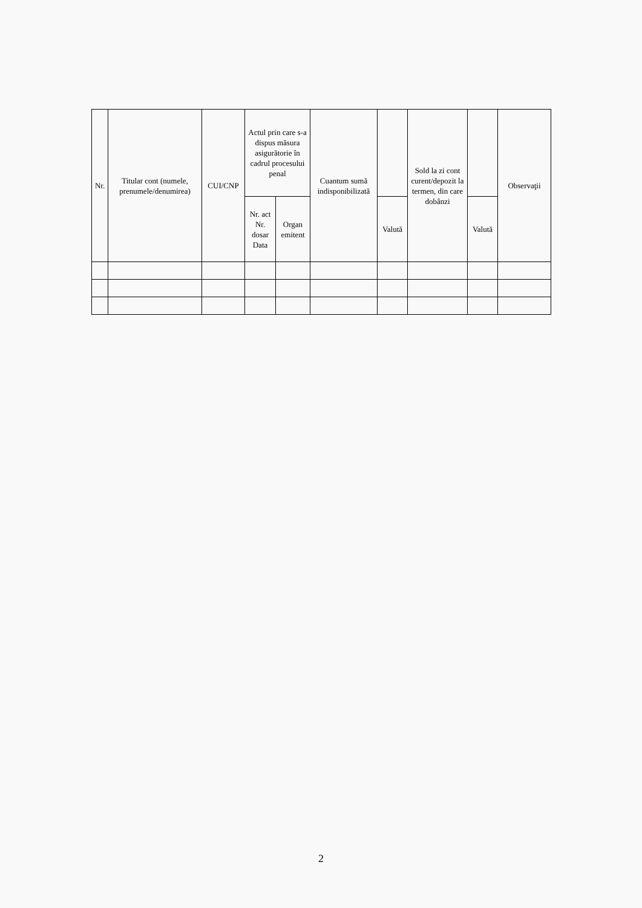| Nr. | Titular cont (numele, prenumele/denumirea) | CUI/CNP | Actul prin care s-a dispus măsura asigurătorie în cadrul procesului penal | | Cuantum sumă indisponibilizată | | Sold la zi cont curent/depozit la termen, din care dobânzi | | Observaţii |
| --- | --- | --- | --- | --- | --- | --- | --- | --- | --- |
| | | | Nr. act Nr. dosar Data | Organ emitent | | Valută | | Valută | |
2